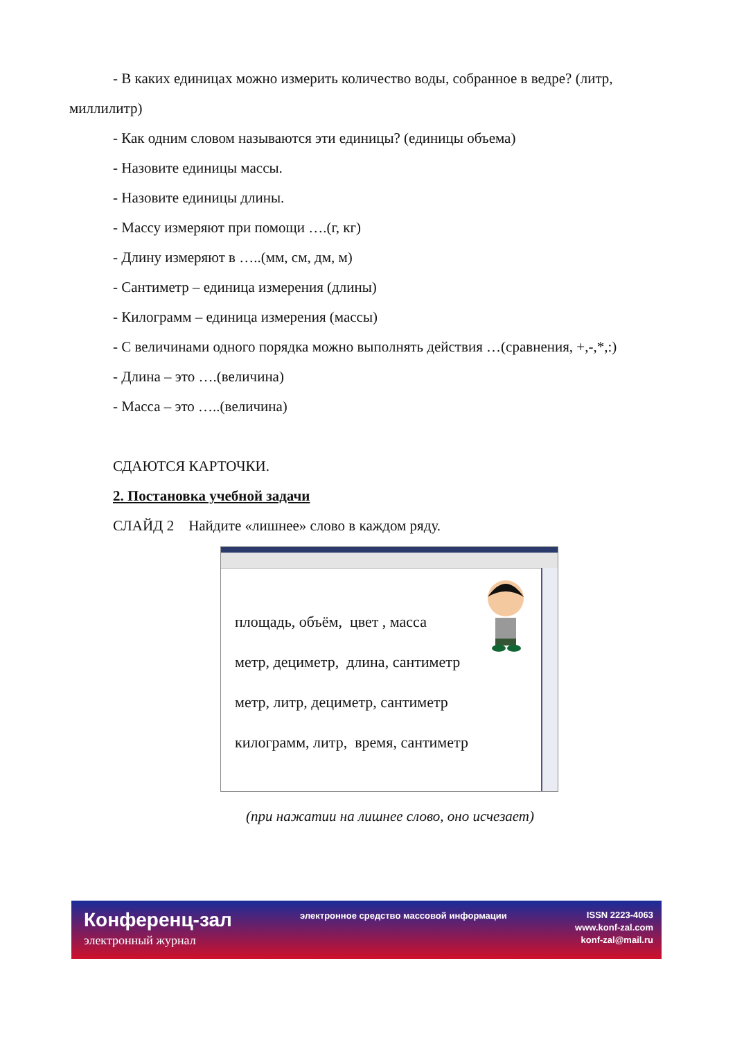- В каких единицах можно измерить количество воды, собранное в ведре? (литр, миллилитр)
- Как одним словом называются эти единицы? (единицы объема)
- Назовите единицы массы.
- Назовите единицы длины.
- Массу измеряют при помощи ….(г, кг)
- Длину измеряют в …..(мм, см, дм, м)
- Сантиметр – единица измерения (длины)
- Килограмм – единица измерения (массы)
- С величинами одного порядка можно выполнять действия …(сравнения, +,-,*,:)
- Длина – это ….(величина)
- Масса – это …..(величина)
СДАЮТСЯ КАРТОЧКИ.
2. Постановка учебной задачи
СЛАЙД 2 Найдите «лишнее» слово в каждом ряду.
площадь, объём, цвет , масса
метр, дециметр, длина, сантиметр
метр, литр, дециметр, сантиметр
килограмм, литр, время, сантиметр
(при нажатии на лишнее слово, оно исчезает)
Конференц-зал
электронный журнал
электронное средство массовой информации
ISSN 2223-4063
www.konf-zal.com
konf-zal@mail.ru